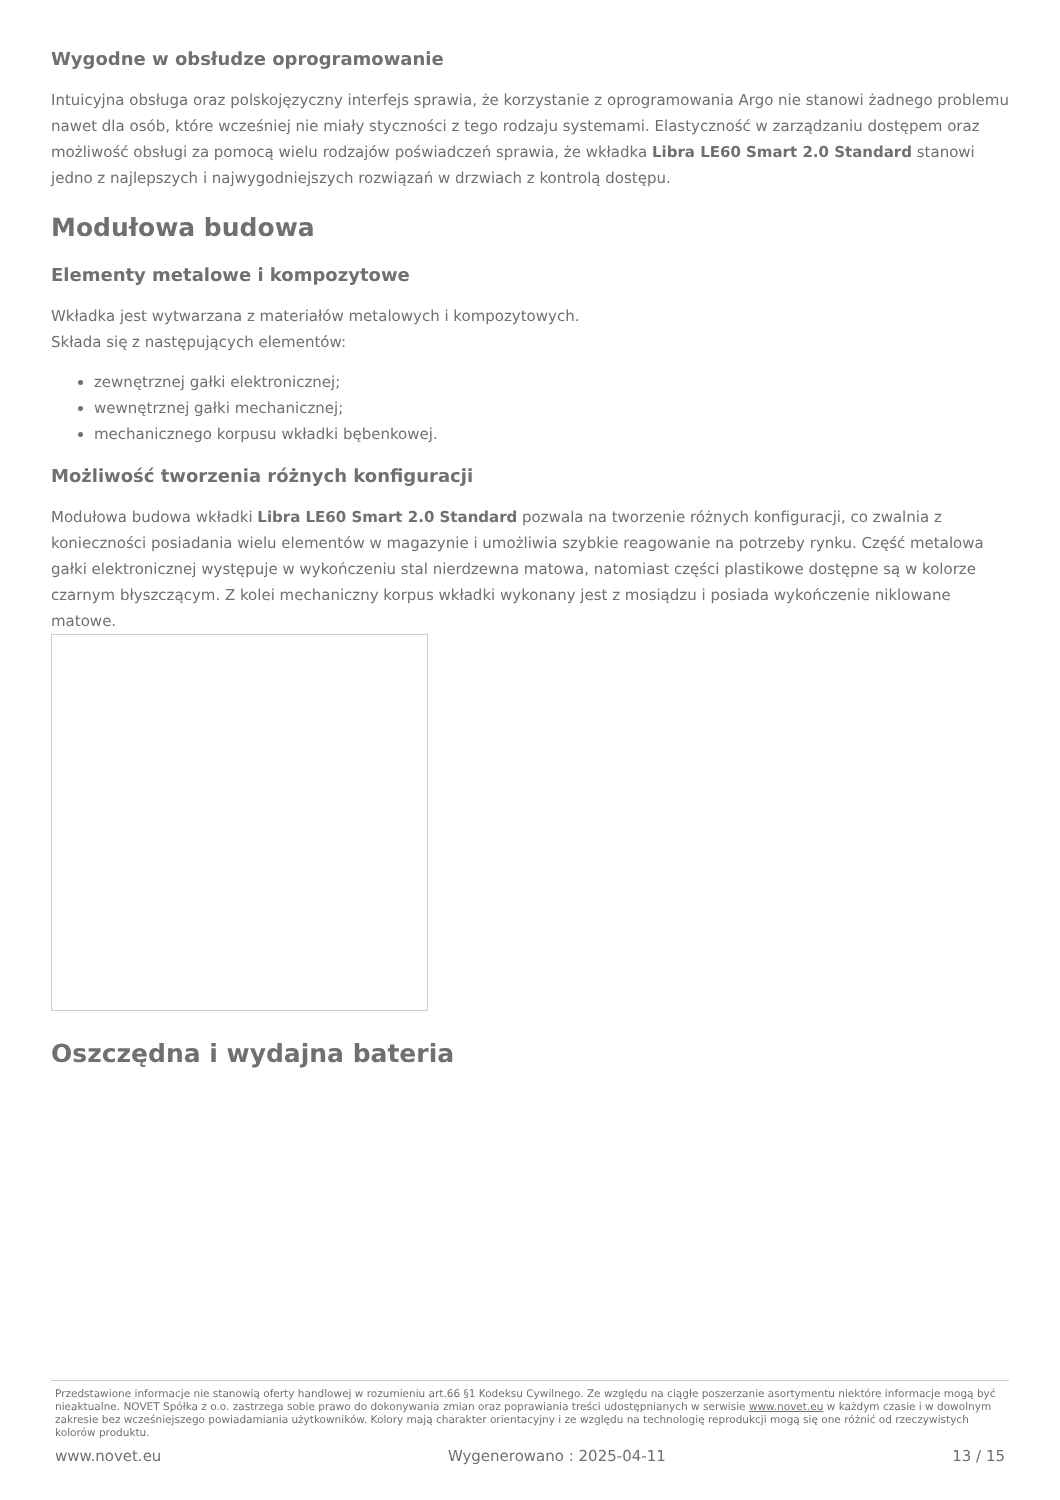Wygodne w obsłudze oprogramowanie
Intuicyjna obsługa oraz polskojęzyczny interfejs sprawia, że korzystanie z oprogramowania Argo nie stanowi żadnego problemu nawet dla osób, które wcześniej nie miały styczności z tego rodzaju systemami. Elastyczność w zarządzaniu dostępem oraz możliwość obsługi za pomocą wielu rodzajów poświadczeń sprawia, że wkładka Libra LE60 Smart 2.0 Standard stanowi jedno z najlepszych i najwygodniejszych rozwiązań w drzwiach z kontrolą dostępu.
Modułowa budowa
Elementy metalowe i kompozytowe
Wkładka jest wytwarzana z materiałów metalowych i kompozytowych.
Składa się z następujących elementów:
zewnętrznej gałki elektronicznej;
wewnętrznej gałki mechanicznej;
mechanicznego korpusu wkładki bębenkowej.
Możliwość tworzenia różnych konfiguracji
Modułowa budowa wkładki Libra LE60 Smart 2.0 Standard pozwala na tworzenie różnych konfiguracji, co zwalnia z konieczności posiadania wielu elementów w magazynie i umożliwia szybkie reagowanie na potrzeby rynku. Część metalowa gałki elektronicznej występuje w wykończeniu stal nierdzewna matowa, natomiast części plastikowe dostępne są w kolorze czarnym błyszczącym. Z kolei mechaniczny korpus wkładki wykonany jest z mosiądzu i posiada wykończenie niklowane matowe.
Oszczędna i wydajna bateria
Przedstawione informacje nie stanowią oferty handlowej w rozumieniu art.66 §1 Kodeksu Cywilnego. Ze względu na ciągłe poszerzanie asortymentu niektóre informacje mogą być nieaktualne. NOVET Spółka z o.o. zastrzega sobie prawo do dokonywania zmian oraz poprawiania treści udostępnianych w serwisie www.novet.eu w każdym czasie i w dowolnym zakresie bez wcześniejszego powiadamiania użytkowników. Kolory mają charakter orientacyjny i ze względu na technologię reprodukcji mogą się one różnić od rzeczywistych kolorów produktu.
www.novet.eu Wygenerowano : 2025-04-11 13 / 15